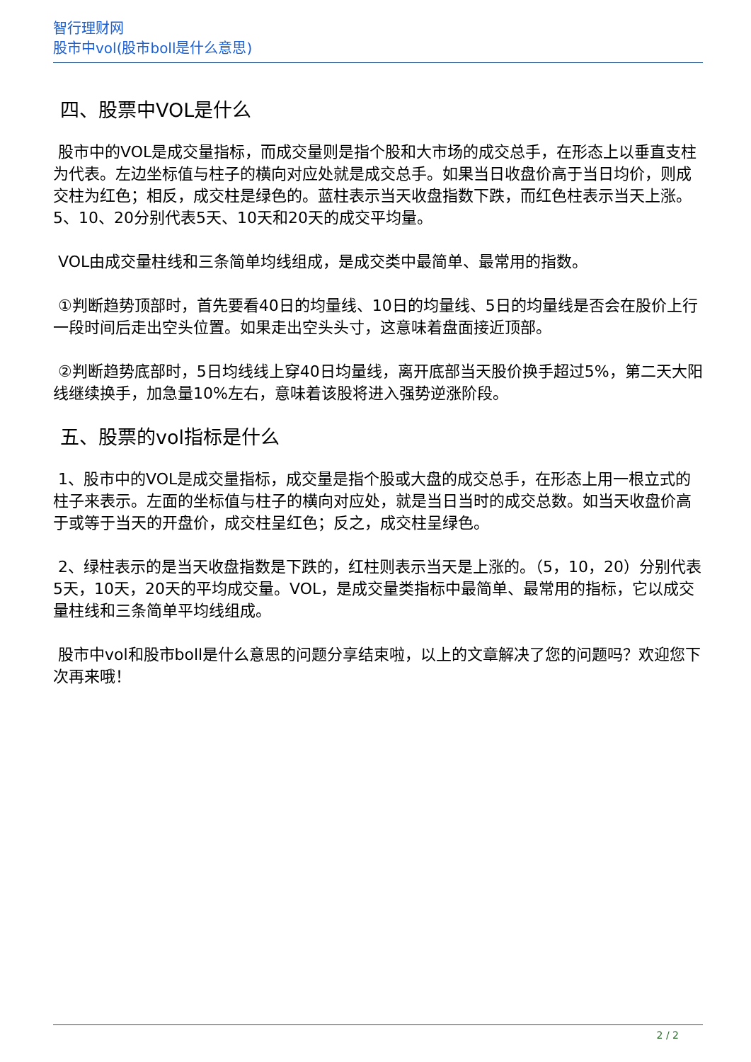智行理财网
股市中vol(股市boll是什么意思)
四、股票中VOL是什么
股市中的VOL是成交量指标，而成交量则是指个股和大市场的成交总手，在形态上以垂直支柱为代表。左边坐标值与柱子的横向对应处就是成交总手。如果当日收盘价高于当日均价，则成交柱为红色；相反，成交柱是绿色的。蓝柱表示当天收盘指数下跌，而红色柱表示当天上涨。5、10、20分别代表5天、10天和20天的成交平均量。
VOL由成交量柱线和三条简单均线组成，是成交类中最简单、最常用的指数。
①判断趋势顶部时，首先要看40日的均量线、10日的均量线、5日的均量线是否会在股价上行一段时间后走出空头位置。如果走出空头头寸，这意味着盘面接近顶部。
②判断趋势底部时，5日均线线上穿40日均量线，离开底部当天股价换手超过5%，第二天大阳线继续换手，加急量10%左右，意味着该股将进入强势逆涨阶段。
五、股票的vol指标是什么
1、股市中的VOL是成交量指标，成交量是指个股或大盘的成交总手，在形态上用一根立式的柱子来表示。左面的坐标值与柱子的横向对应处，就是当日当时的成交总数。如当天收盘价高于或等于当天的开盘价，成交柱呈红色；反之，成交柱呈绿色。
2、绿柱表示的是当天收盘指数是下跌的，红柱则表示当天是上涨的。（5，10，20）分别代表5天，10天，20天的平均成交量。VOL，是成交量类指标中最简单、最常用的指标，它以成交量柱线和三条简单平均线组成。
股市中vol和股市boll是什么意思的问题分享结束啦，以上的文章解决了您的问题吗？欢迎您下次再来哦！
2 / 2